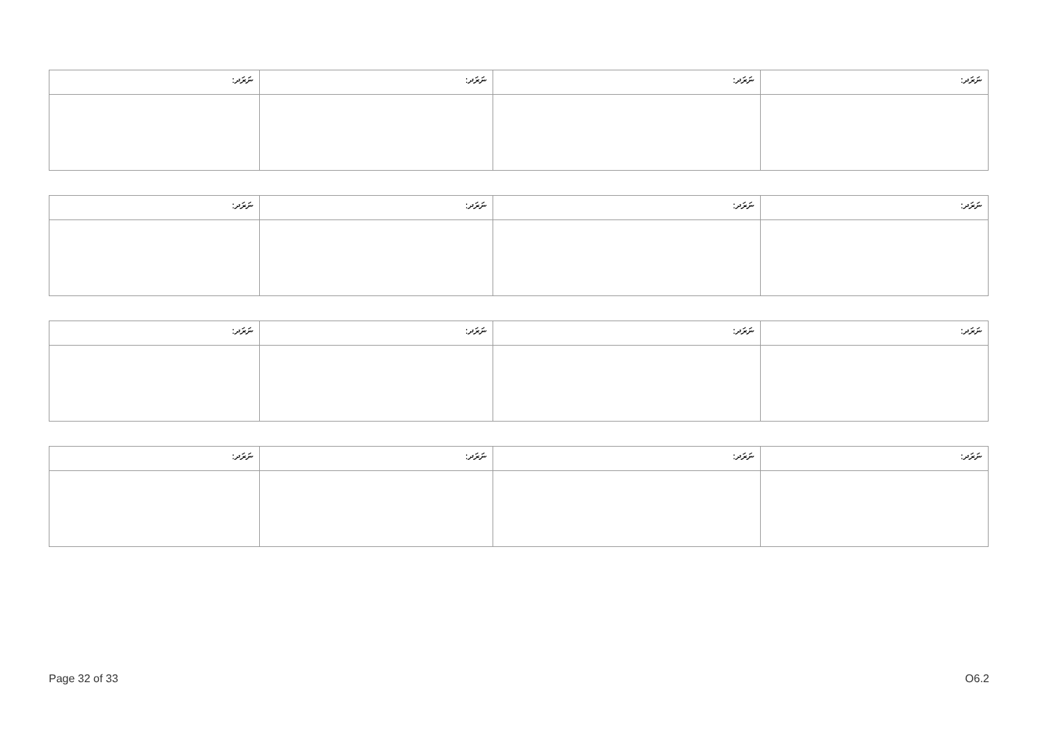| ނަރަދ: | ނަރަދ: | ނަރަދ: | ނަރަދ: |
| ނަރަދ: | ނަރަދ: | ނަރަދ: | ނަރަދ: |
| ނަރަދ: | ނަރަދ: | ނަރަދ: | ނަރަދ: |
| ނަރަދ: | ނަރަދ: | ނަރަދ: | ނަރަދ: |
Page 32 of 33 O6.2